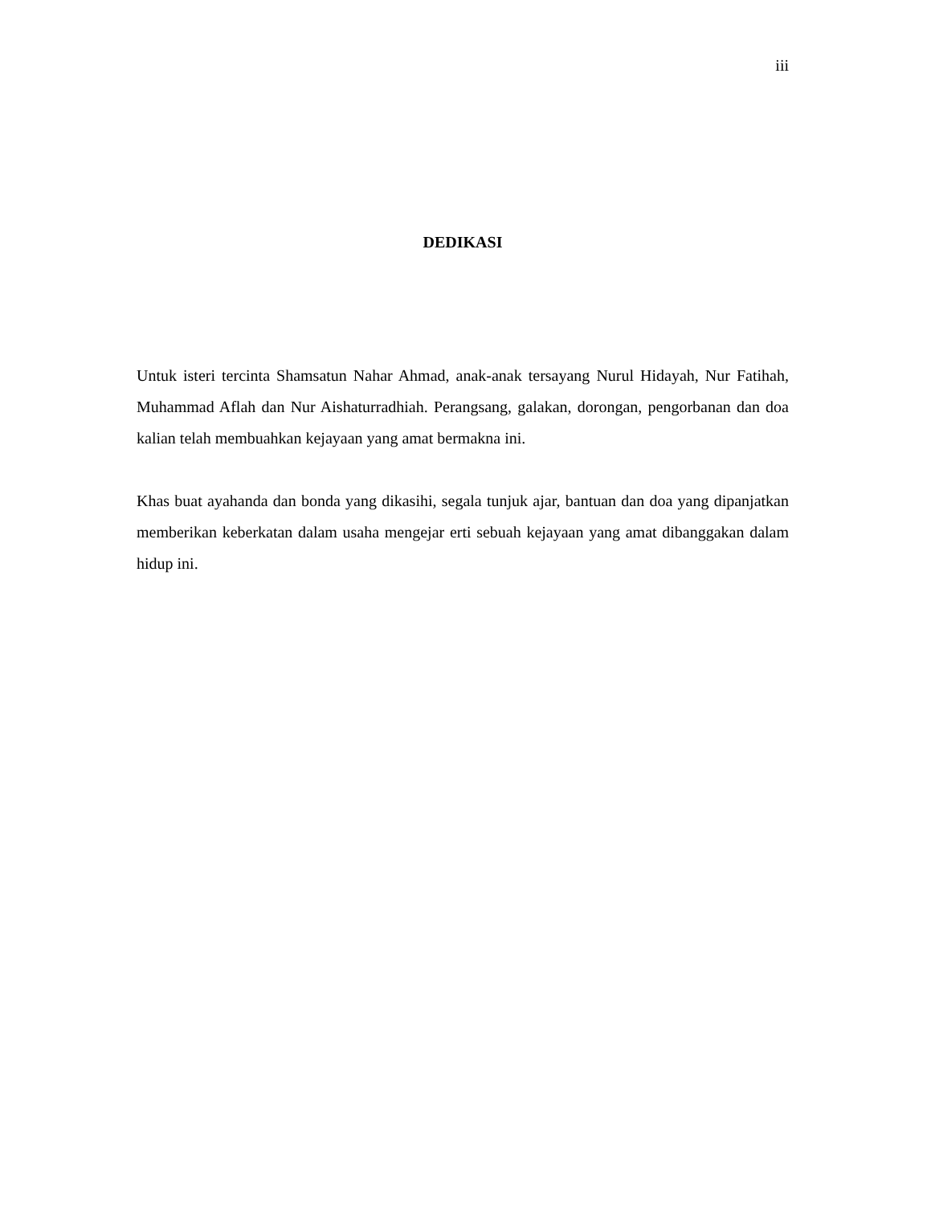iii
DEDIKASI
Untuk isteri tercinta Shamsatun Nahar Ahmad, anak-anak tersayang Nurul Hidayah, Nur Fatihah, Muhammad Aflah dan Nur Aishaturradhiah. Perangsang, galakan, dorongan, pengorbanan dan doa kalian telah membuahkan kejayaan yang amat bermakna ini.
Khas buat ayahanda dan bonda yang dikasihi, segala tunjuk ajar, bantuan dan doa yang dipanjatkan memberikan keberkatan dalam usaha mengejar erti sebuah kejayaan yang amat dibanggakan dalam hidup ini.